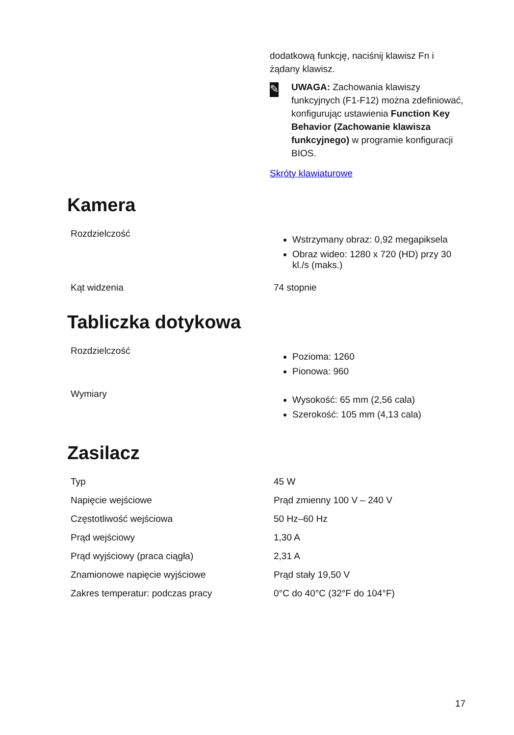dodatkową funkcję, naciśnij klawisz Fn i żądany klawisz.
✎
UWAGA: Zachowania klawiszy funkcyjnych (F1-F12) można zdefiniować, konfigurując ustawienia Function Key Behavior (Zachowanie klawisza funkcyjnego) w programie konfiguracji BIOS.
Skróty klawiaturowe
Kamera
| Rozdzielczość | Wstrzymany obraz: 0,92 megapiksela Obraz wideo: 1280 x 720 (HD) przy 30 kl./s (maks.) |
| Kąt widzenia | 74 stopnie |
Tabliczka dotykowa
| Rozdzielczość | Pozioma: 1260 Pionowa: 960 |
| Wymiary | Wysokość: 65 mm (2,56 cala) Szerokość: 105 mm (4,13 cala) |
Zasilacz
| Typ | 45 W |
| Napięcie wejściowe | Prąd zmienny 100 V – 240 V |
| Częstotliwość wejściowa | 50 Hz–60 Hz |
| Prąd wejściowy | 1,30 A |
| Prąd wyjściowy (praca ciągła) | 2,31 A |
| Znamionowe napięcie wyjściowe | Prąd stały 19,50 V |
| Zakres temperatur: podczas pracy | 0°C do 40°C (32°F do 104°F) |
17